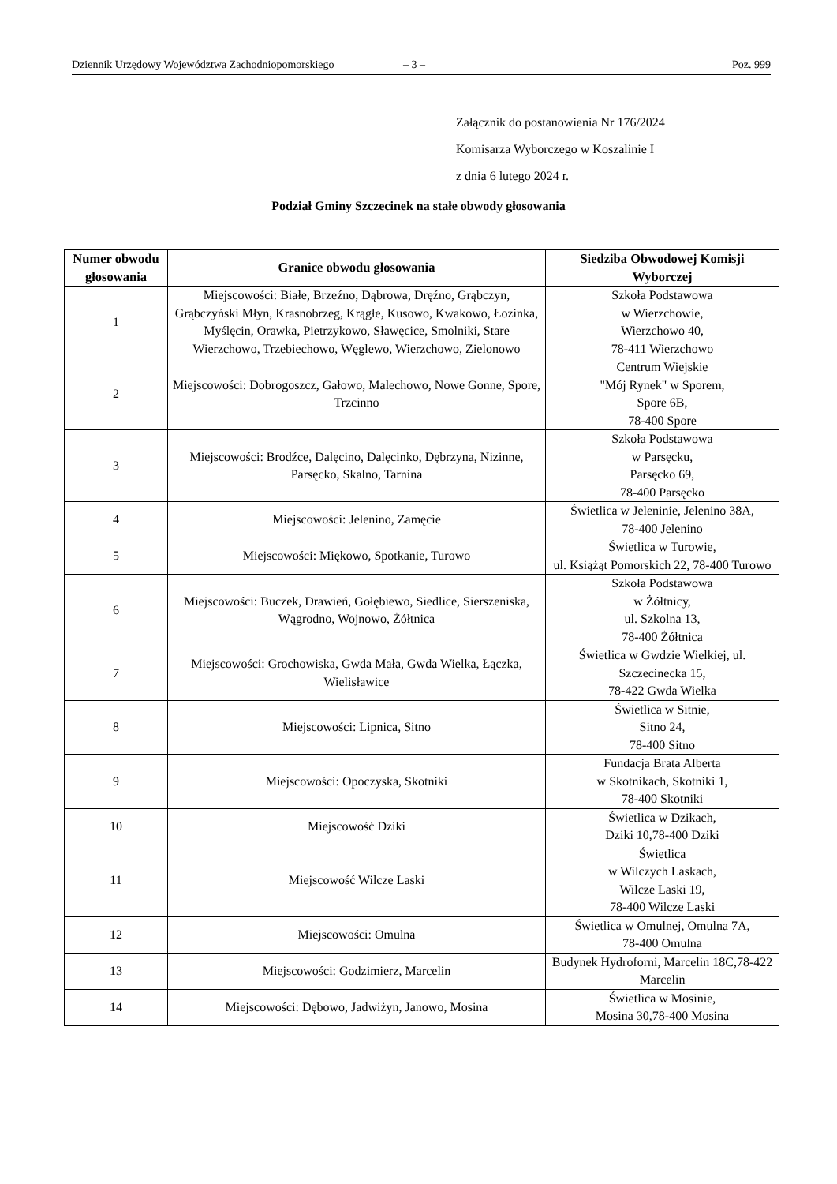Dziennik Urzędowy Województwa Zachodniopomorskiego – 3 – Poz. 999
Załącznik do postanowienia Nr 176/2024
Komisarza Wyborczego w Koszalinie I
z dnia 6 lutego 2024 r.
Podział Gminy Szczecinek na stałe obwody głosowania
| Numer obwodu głosowania | Granice obwodu głosowania | Siedziba Obwodowej Komisji Wyborczej |
| --- | --- | --- |
| 1 | Miejscowości: Białe, Brzeźno, Dąbrowa, Dręźno, Grąbczyn, Grąbczyński Młyn, Krasnobrzeg, Krągłe, Kusowo, Kwakowo, Łozinka, Myślęcin, Orawka, Pietrzykowo, Sławęcice, Smolniki, Stare Wierzchowo, Trzebiechowo, Węglewo, Wierzchowo, Zielonowo | Szkoła Podstawowa w Wierzchowie, Wierzchowo 40, 78-411 Wierzchowo |
| 2 | Miejscowości: Dobrogoszcz, Gałowo, Malechowo, Nowe Gonne, Spore, Trzcinno | Centrum Wiejskie "Mój Rynek" w Sporem, Spore 6B, 78-400 Spore |
| 3 | Miejscowości: Brodźce, Dalęcino, Dalęcinko, Dębrzyna, Nizinne, Parsęcko, Skalno, Tarnina | Szkoła Podstawowa w Parsęcku, Parsęcko 69, 78-400 Parsęcko |
| 4 | Miejscowości: Jelenino, Zamęcie | Świetlica w Jeleninie, Jelenino 38A, 78-400 Jelenino |
| 5 | Miejscowości: Miękowo, Spotkanie, Turowo | Świetlica w Turowie, ul. Książąt Pomorskich 22, 78-400 Turowo |
| 6 | Miejscowości: Buczek, Drawień, Gołębiewo, Siedlice, Sierszeniska, Wągrodno, Wojnowo, Żółtnica | Szkoła Podstawowa w Żółtnicy, ul. Szkolna 13, 78-400 Żółtnica |
| 7 | Miejscowości: Grochowiska, Gwda Mała, Gwda Wielka, Łączka, Wielisławice | Świetlica w Gwdzie Wielkiej, ul. Szczecinecka 15, 78-422 Gwda Wielka |
| 8 | Miejscowości: Lipnica, Sitno | Świetlica w Sitnie, Sitno 24, 78-400 Sitno |
| 9 | Miejscowości: Opoczyska, Skotniki | Fundacja Brata Alberta w Skotnikach, Skotniki 1, 78-400 Skotniki |
| 10 | Miejscowość Dziki | Świetlica w Dzikach, Dziki 10,78-400 Dziki |
| 11 | Miejscowość Wilcze Laski | Świetlica w Wilczych Laskach, Wilcze Laski 19, 78-400 Wilcze Laski |
| 12 | Miejscowości: Omulna | Świetlica w Omulnej, Omulna 7A, 78-400 Omulna |
| 13 | Miejscowości: Godzimierz, Marcelin | Budynek Hydroforni, Marcelin 18C,78-422 Marcelin |
| 14 | Miejscowości: Dębowo, Jadwiżyn, Janowo, Mosina | Świetlica w Mosinie, Mosina 30,78-400 Mosina |